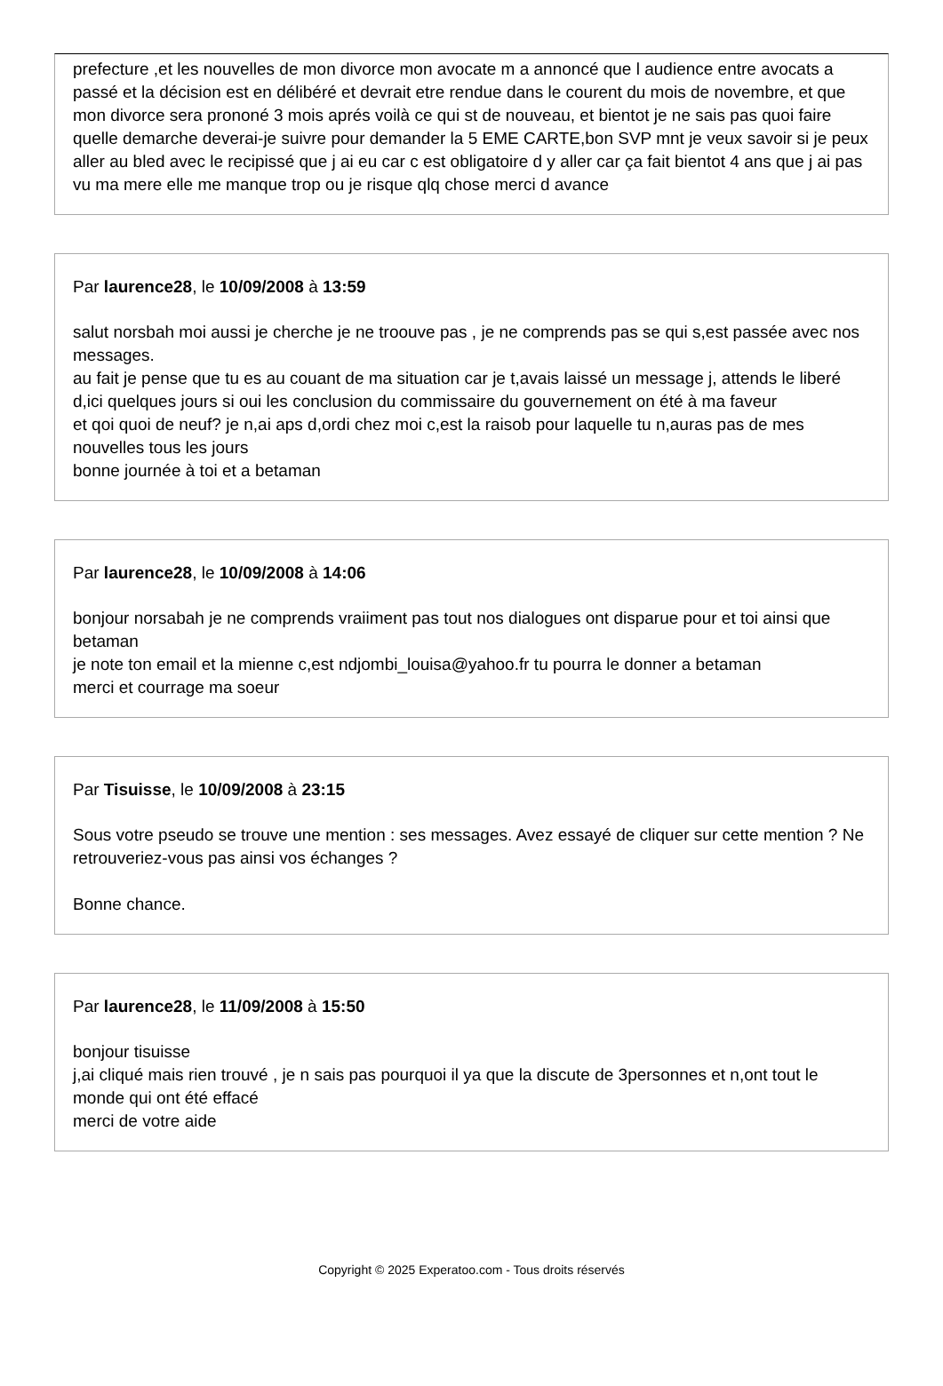prefecture ,et les nouvelles de mon divorce mon avocate m a annoncé que l audience entre avocats a passé et la décision est en délibéré et devrait etre rendue dans le courent du mois de novembre, et que mon divorce sera prononé 3 mois aprés voilà ce qui st de nouveau, et bientot je ne sais pas quoi faire quelle demarche deverai-je suivre pour demander la 5 EME CARTE,bon SVP mnt je veux savoir si je peux aller au bled avec le recipissé que j ai eu car c est obligatoire d y aller car ça fait bientot 4 ans que j ai pas vu ma mere elle me manque trop ou je risque qlq chose merci d avance
Par laurence28, le 10/09/2008 à 13:59
salut norsbah moi aussi je cherche je ne troouve pas , je ne comprends pas se qui s,est passée avec nos messages.
au fait je pense que tu es au couant de ma situation car je t,avais laissé un message j, attends le liberé d,ici quelques jours si oui les conclusion du commissaire du gouvernement on été à ma faveur
et qoi quoi de neuf? je n,ai aps d,ordi chez moi c,est la raisob pour laquelle tu n,auras pas de mes nouvelles tous les jours
bonne journée à toi et a betaman
Par laurence28, le 10/09/2008 à 14:06
bonjour norsabah je ne comprends vraiiment pas tout nos dialogues ont disparue pour et toi ainsi que betaman
je note ton email et la mienne c,est ndjombi_louisa@yahoo.fr tu pourra le donner a betaman
merci et courrage ma soeur
Par Tisuisse, le 10/09/2008 à 23:15
Sous votre pseudo se trouve une mention : ses messages. Avez essayé de cliquer sur cette mention ? Ne retrouveriez-vous pas ainsi vos échanges ?
Bonne chance.
Par laurence28, le 11/09/2008 à 15:50
bonjour tisuisse
j,ai cliqué mais rien trouvé , je n sais pas pourquoi il ya que la discute de 3personnes et n,ont tout le monde qui ont été effacé
merci de votre aide
Copyright © 2025 Experatoo.com - Tous droits réservés